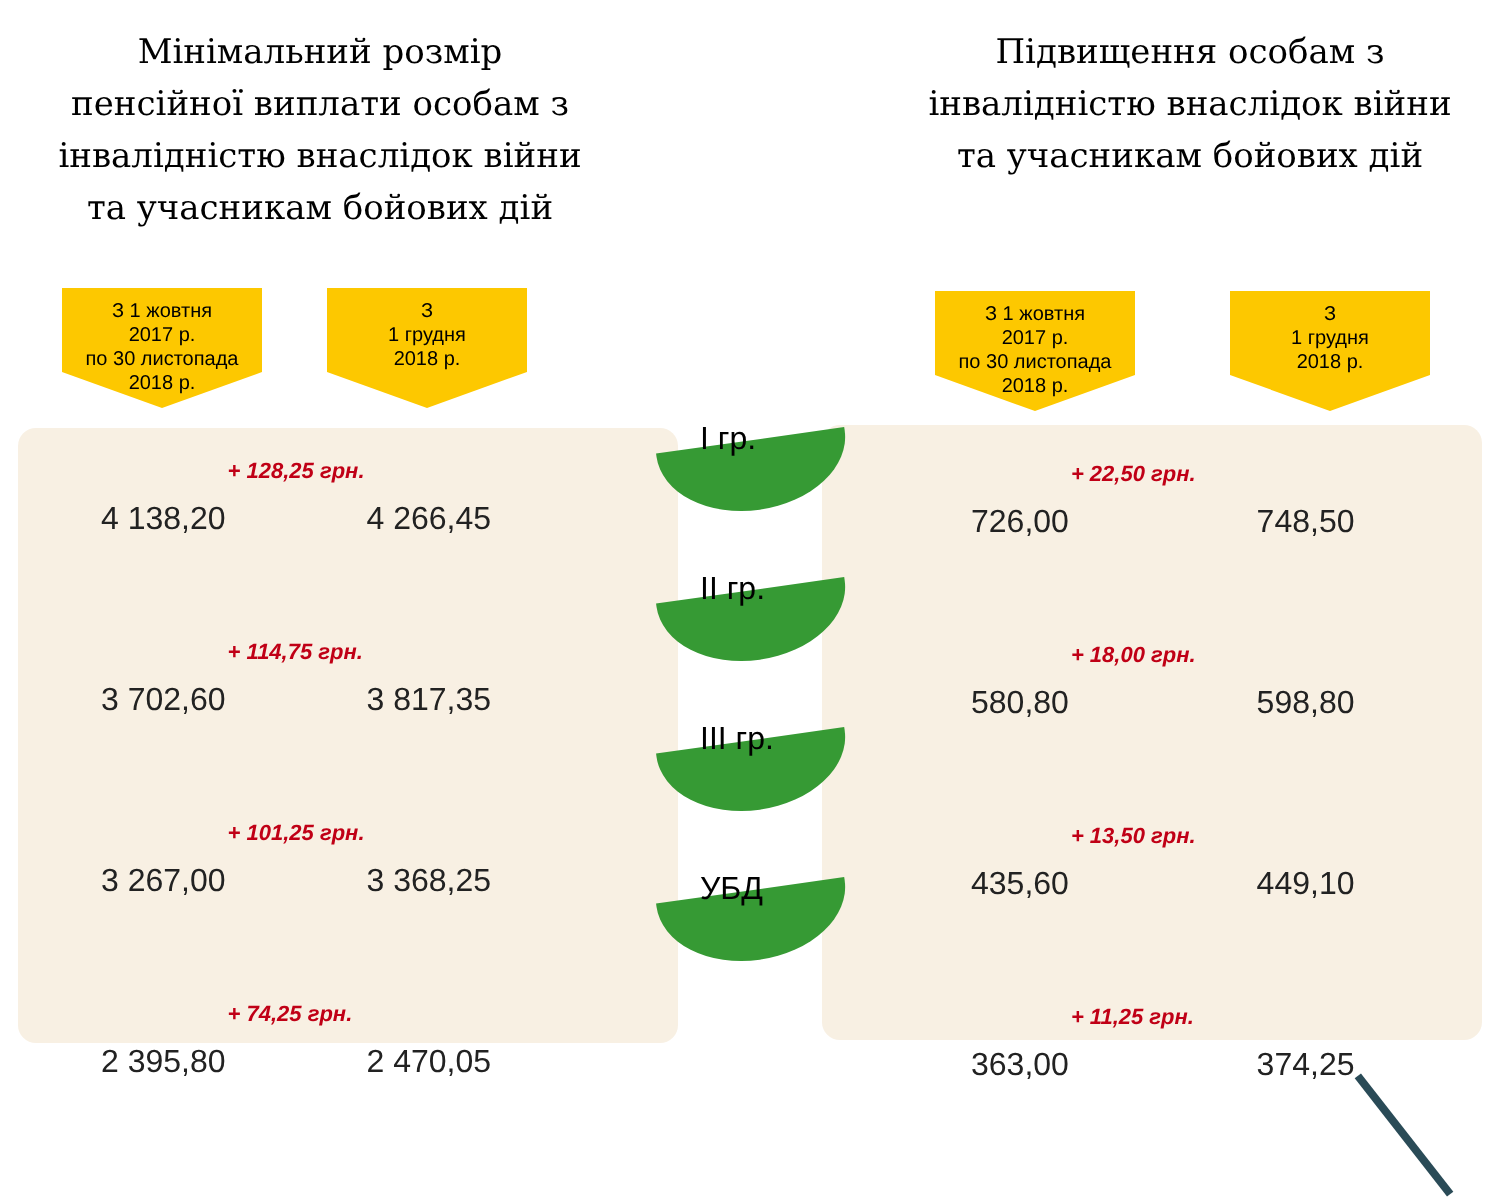Мінімальний розмір
пенсійної виплати особам з
інвалідністю внаслідок війни
та учасникам бойових дій
З 1 жовтня
2017 р.
по 30 листопада
2018 р.
З
1 грудня
2018 р.
| 4 138,20 | + 128,25 грн. | 4 266,45 |
| 3 702,60 | + 114,75 грн. | 3 817,35 |
| 3 267,00 | + 101,25 грн. | 3 368,25 |
| 2 395,80 | + 74,25 грн. | 2 470,05 |
I гр.
II гр.
III гр.
УБД
Підвищення особам з
інвалідністю внаслідок війни
та учасникам бойових дій
З 1 жовтня
2017 р.
по 30 листопада
2018 р.
З
1 грудня
2018 р.
| 726,00 | + 22,50 грн. | 748,50 |
| 580,80 | + 18,00 грн. | 598,80 |
| 435,60 | + 13,50 грн. | 449,10 |
| 363,00 | + 11,25 грн. | 374,25 |